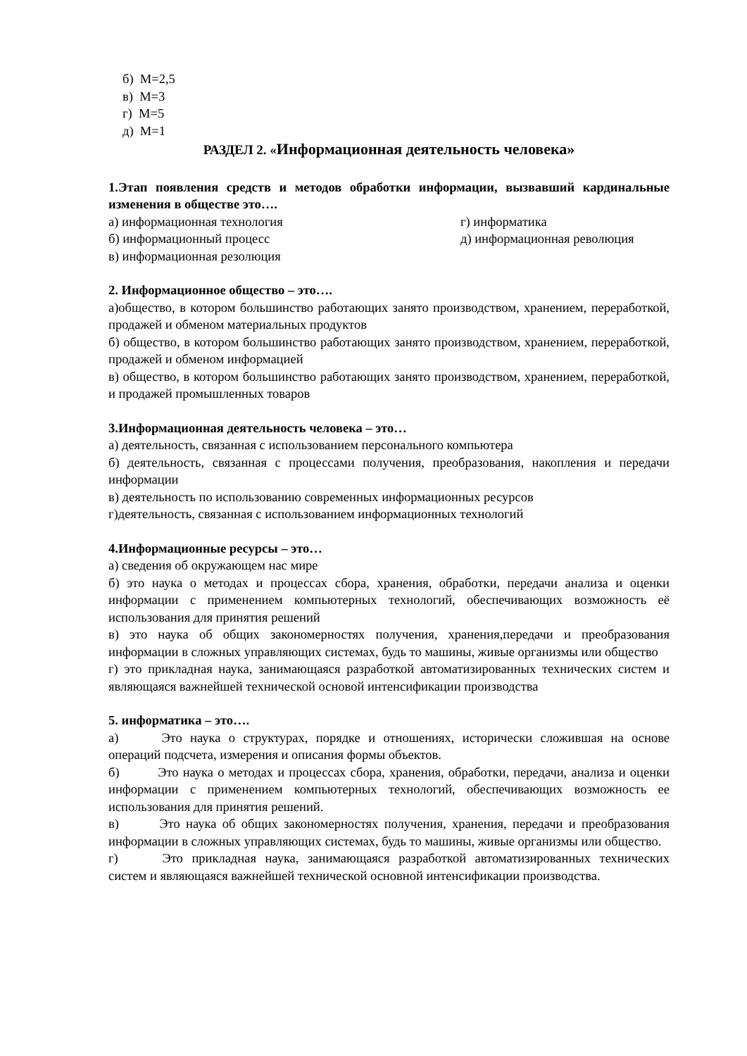б) М=2,5
в) М=3
г) М=5
д) М=1
РАЗДЕЛ 2. «Информационная деятельность человека»
1.Этап появления средств и методов обработки информации, вызвавший кардинальные изменения в обществе это….
а) информационная технология г) информатика
б) информационный процесс д) информационная революция
в) информационная резолюция
2. Информационное общество – это….
а)общество, в котором большинство работающих занято производством, хранением, переработкой, продажей и обменом материальных продуктов
б) общество, в котором большинство работающих занято производством, хранением, переработкой, продажей и обменом информацией
в) общество, в котором большинство работающих занято производством, хранением, переработкой, и продажей промышленных товаров
3.Информационная деятельность человека – это…
а) деятельность, связанная с использованием персонального компьютера
б) деятельность, связанная с процессами получения, преобразования, накопления и передачи информации
в) деятельность по использованию современных информационных ресурсов
г)деятельность, связанная с использованием информационных технологий
4.Информационные ресурсы – это…
а) сведения об окружающем нас мире
б) это наука о методах и процессах сбора, хранения, обработки, передачи анализа и оценки информации с применением компьютерных технологий, обеспечивающих возможность её использования для принятия решений
в) это наука об общих закономерностях получения, хранения,передачи и преобразования информации в сложных управляющих системах, будь то машины, живые организмы или общество
г) это прикладная наука, занимающаяся разработкой автоматизированных технических систем и являющаяся важнейшей технической основой интенсификации производства
5. информатика – это….
а) Это наука о структурах, порядке и отношениях, исторически сложившая на основе операций подсчета, измерения и описания формы объектов.
б) Это наука о методах и процессах сбора, хранения, обработки, передачи, анализа и оценки информации с применением компьютерных технологий, обеспечивающих возможность ее использования для принятия решений.
в) Это наука об общих закономерностях получения, хранения, передачи и преобразования информации в сложных управляющих системах, будь то машины, живые организмы или общество.
г) Это прикладная наука, занимающаяся разработкой автоматизированных технических систем и являющаяся важнейшей технической основной интенсификации производства.